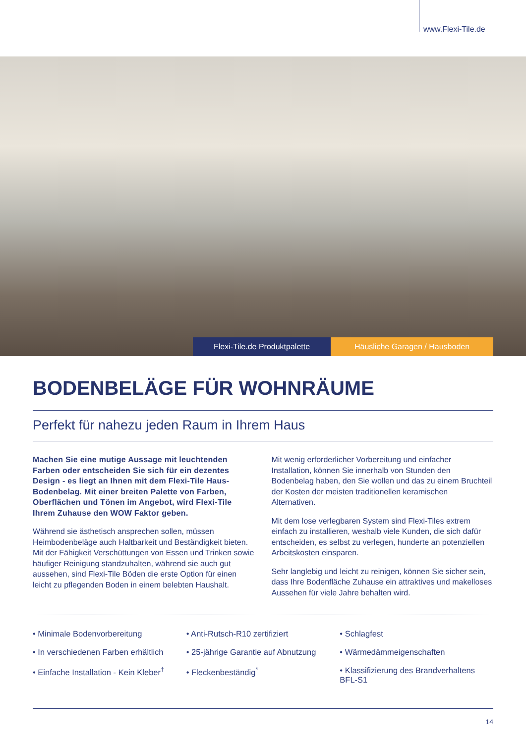www.Flexi-Tile.de
Flexi-Tile.de Produktpalette Häusliche Garagen / Hausboden
BODENBELÄGE FÜR WOHNRÄUME
Perfekt für nahezu jeden Raum in Ihrem Haus
Machen Sie eine mutige Aussage mit leuchtenden Farben oder entscheiden Sie sich für ein dezentes Design - es liegt an Ihnen mit dem Flexi-Tile Haus-Bodenbelag. Mit einer breiten Palette von Farben, Oberflächen und Tönen im Angebot, wird Flexi-Tile Ihrem Zuhause den WOW Faktor geben.
Während sie ästhetisch ansprechen sollen, müssen Heimbodenbeläge auch Haltbarkeit und Beständigkeit bieten. Mit der Fähigkeit Verschüttungen von Essen und Trinken sowie häufiger Reinigung standzuhalten, während sie auch gut aussehen, sind Flexi-Tile Böden die erste Option für einen leicht zu pflegenden Boden in einem belebten Haushalt.
Mit wenig erforderlicher Vorbereitung und einfacher Installation, können Sie innerhalb von Stunden den Bodenbelag haben, den Sie wollen und das zu einem Bruchteil der Kosten der meisten traditionellen keramischen Alternativen.
Mit dem lose verlegbaren System sind Flexi-Tiles extrem einfach zu installieren, weshalb viele Kunden, die sich dafür entscheiden, es selbst zu verlegen, hunderte an potenziellen Arbeitskosten einsparen.
Sehr langlebig und leicht zu reinigen, können Sie sicher sein, dass Ihre Bodenfläche Zuhause ein attraktives und makelloses Aussehen für viele Jahre behalten wird.
• Minimale Bodenvorbereitung
• In verschiedenen Farben erhältlich
• Einfache Installation - Kein Kleber<sup>†</sup>
• Anti-Rutsch-R10 zertifiziert
• 25-jährige Garantie auf Abnutzung
• Fleckenbeständig<sup>*</sup>
• Schlagfest
• Wärmedämmeigenschaften
• Klassifizierung des Brandverhaltens BFL-S1
14